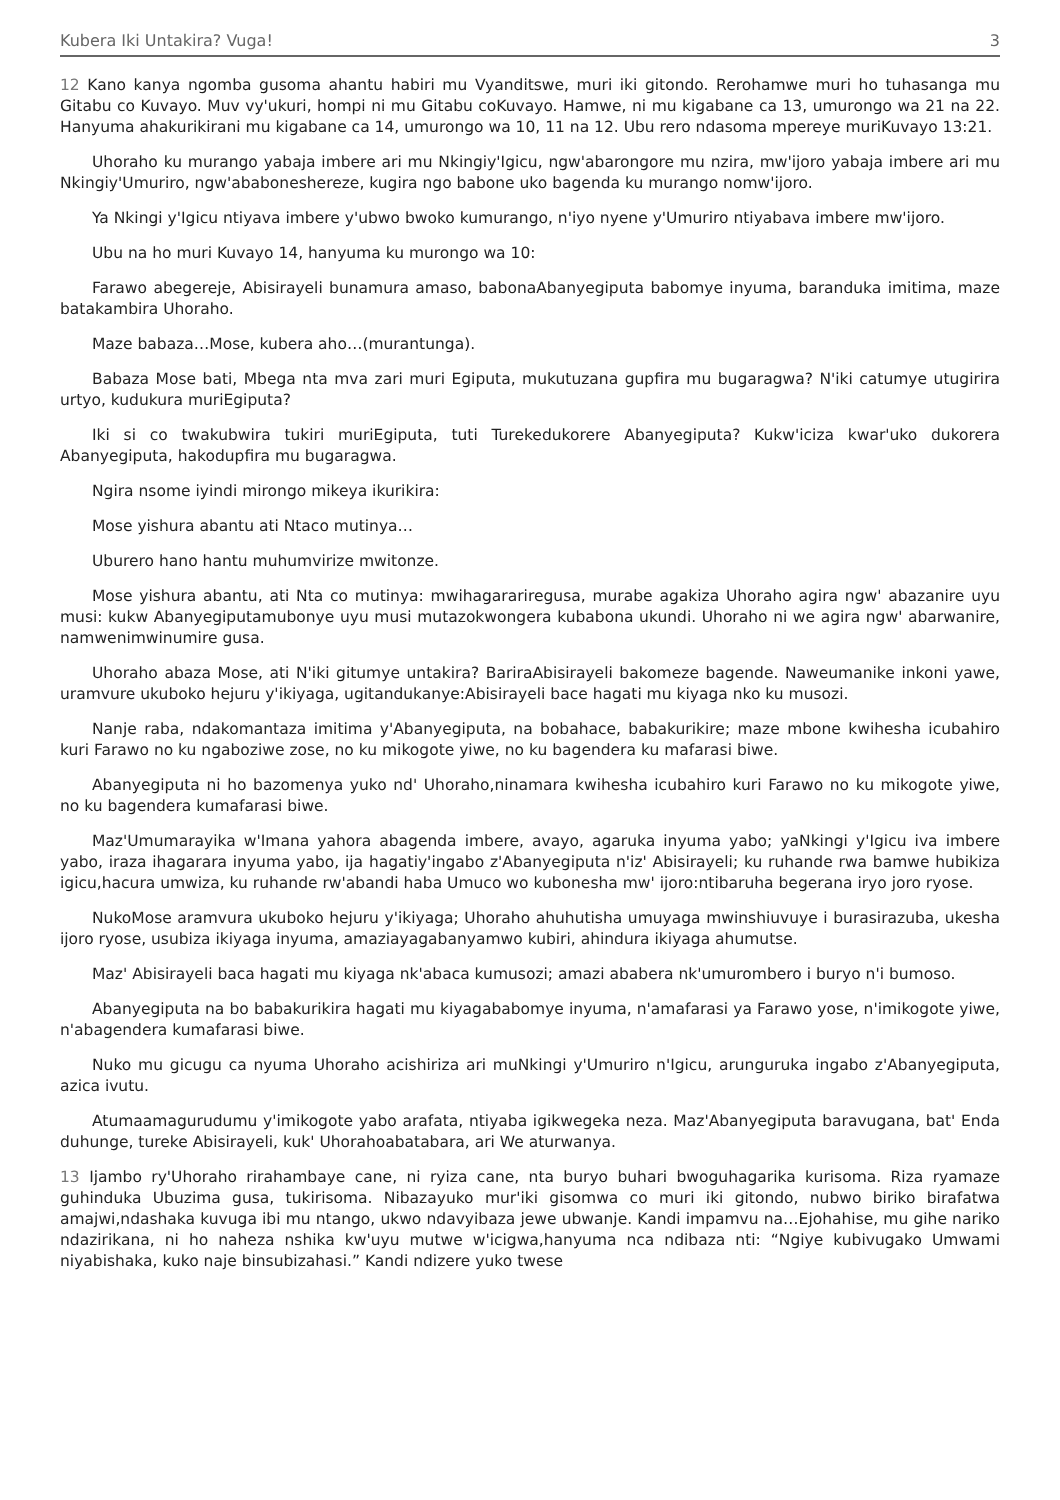Kubera Iki Untakira? Vuga! 3
12 Kano kanya ngomba gusoma ahantu habiri mu Vyanditswe, muri iki gitondo. Rerohamwe muri ho tuhasanga mu Gitabu co Kuvayo. Muv vy'ukuri, hompi ni mu Gitabu coKuvayo. Hamwe, ni mu kigabane ca 13, umurongo wa 21 na 22. Hanyuma ahakurikirani mu kigabane ca 14, umurongo wa 10, 11 na 12. Ubu rero ndasoma mpereye muriKuvayo 13:21.
Uhoraho ku murango yabaja imbere ari mu Nkingiy'Igicu, ngw'abarongore mu nzira, mw'ijoro yabaja imbere ari mu Nkingiy'Umuriro, ngw'ababoneshereze, kugira ngo babone uko bagenda ku murango nomw'ijoro.
Ya Nkingi y'Igicu ntiyava imbere y'ubwo bwoko kumurango, n'iyo nyene y'Umuriro ntiyabava imbere mw'ijoro.
Ubu na ho muri Kuvayo 14, hanyuma ku murongo wa 10:
Farawo abegereje, Abisirayeli bunamura amaso, babonaAbanyegiputa babomye inyuma, baranduka imitima, maze batakambira Uhoraho.
Maze babaza…Mose, kubera aho…(murantunga).
Babaza Mose bati, Mbega nta mva zari muri Egiputa, mukutuzana gupfira mu bugaragwa? N'iki catumye utugirira urtyo, kudukura muriEgiputa?
Iki si co twakubwira tukiri muriEgiputa, tuti Turekedukorere Abanyegiputa? Kukw'iciza kwar'uko dukorera Abanyegiputa, hakodupfira mu bugaragwa.
Ngira nsome iyindi mirongo mikeya ikurikira:
Mose yishura abantu ati Ntaco mutinya…
Uburero hano hantu muhumvirize mwitonze.
Mose yishura abantu, ati Nta co mutinya: mwihagarariregusa, murabe agakiza Uhoraho agira ngw' abazanire uyu musi: kukw Abanyegiputamubonye uyu musi mutazokwongera kubabona ukundi. Uhoraho ni we agira ngw' abarwanire, namwenimwinumire gusa.
Uhoraho abaza Mose, ati N'iki gitumye untakira? BariraAbisirayeli bakomeze bagende. Naweumanike inkoni yawe, uramvure ukuboko hejuru y'ikiyaga, ugitandukanye:Abisirayeli bace hagati mu kiyaga nko ku musozi.
Nanje raba, ndakomantaza imitima y'Abanyegiputa, na bobahace, babakurikire; maze mbone kwihesha icubahiro kuri Farawo no ku ngaboziwe zose, no ku mikogote yiwe, no ku bagendera ku mafarasi biwe.
Abanyegiputa ni ho bazomenya yuko nd' Uhoraho,ninamara kwihesha icubahiro kuri Farawo no ku mikogote yiwe, no ku bagendera kumafarasi biwe.
Maz'Umumarayika w'Imana yahora abagenda imbere, avayo, agaruka inyuma yabo; yaNkingi y'Igicu iva imbere yabo, iraza ihagarara inyuma yabo, ija hagatiy'ingabo z'Abanyegiputa n'iz' Abisirayeli; ku ruhande rwa bamwe hubikiza igicu,hacura umwiza, ku ruhande rw'abandi haba Umuco wo kubonesha mw' ijoro:ntibaruha begerana iryo joro ryose.
NukoMose aramvura ukuboko hejuru y'ikiyaga; Uhoraho ahuhutisha umuyaga mwinshiuvuye i burasirazuba, ukesha ijoro ryose, usubiza ikiyaga inyuma, amaziayagabanyamwo kubiri, ahindura ikiyaga ahumutse.
Maz' Abisirayeli baca hagati mu kiyaga nk'abaca kumusozi; amazi ababera nk'umurombero i buryo n'i bumoso.
Abanyegiputa na bo babakurikira hagati mu kiyagababomye inyuma, n'amafarasi ya Farawo yose, n'imikogote yiwe, n'abagendera kumafarasi biwe.
Nuko mu gicugu ca nyuma Uhoraho acishiriza ari muNkingi y'Umuriro n'Igicu, arunguruka ingabo z'Abanyegiputa, azica ivutu.
Atumaamagurudumu y'imikogote yabo arafata, ntiyaba igikwegeka neza. Maz'Abanyegiputa baravugana, bat' Enda duhunge, tureke Abisirayeli, kuk' Uhorahoabatabara, ari We aturwanya.
13 Ijambo ry'Uhoraho rirahambaye cane, ni ryiza cane, nta buryo buhari bwoguhagarika kurisoma. Riza ryamaze guhinduka Ubuzima gusa, tukirisoma. Nibazayuko mur'iki gisomwa co muri iki gitondo, nubwo biriko birafatwa amajwi,ndashaka kuvuga ibi mu ntango, ukwo ndavyibaza jewe ubwanje. Kandi impamvu na…Ejohahise, mu gihe nariko ndazirikana, ni ho naheza nshika kw'uyu mutwe w'icigwa,hanyuma nca ndibaza nti: “Ngiye kubivugako Umwami niyabishaka, kuko naje binsubizahasi.” Kandi ndizere yuko twese